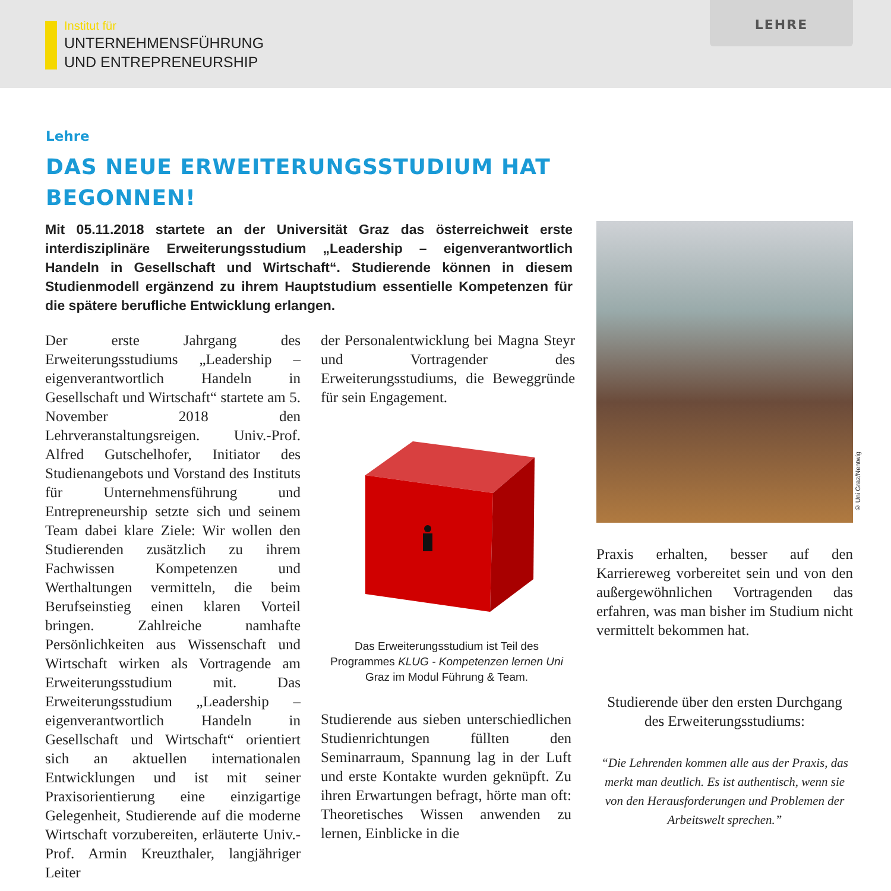Institut für
UNTERNEHMENSFÜHRUNG
UND ENTREPRENEURSHIP
LEHRE
Lehre
DAS NEUE ERWEITERUNGSSTUDIUM HAT BEGONNEN!
Mit 05.11.2018 startete an der Universität Graz das österreichweit erste interdisziplinäre Erweiterungsstudium „Leadership – eigenverantwortlich Handeln in Gesellschaft und Wirtschaft“. Studierende können in diesem Studienmodell ergänzend zu ihrem Hauptstudium essentielle Kompetenzen für die spätere berufliche Entwicklung erlangen.
Der erste Jahrgang des Erweiterungsstudiums „Leadership – eigenverantwortlich Handeln in Gesellschaft und Wirtschaft“ startete am 5. November 2018 den Lehrveranstaltungsreigen. Univ.-Prof. Alfred Gutschelhofer, Initiator des Studienangebots und Vorstand des Instituts für Unternehmensführung und Entrepreneurship setzte sich und seinem Team dabei klare Ziele: Wir wollen den Studierenden zusätzlich zu ihrem Fachwissen Kompetenzen und Werthaltungen vermitteln, die beim Berufseinstieg einen klaren Vorteil bringen. Zahlreiche namhafte Persönlichkeiten aus Wissenschaft und Wirtschaft wirken als Vortragende am Erweiterungsstudium mit. Das Erweiterungsstudium „Leadership – eigenverantwortlich Handeln in Gesellschaft und Wirtschaft“ orientiert sich an aktuellen internationalen Entwicklungen und ist mit seiner Praxisorientierung eine einzigartige Gelegenheit, Studierende auf die moderne Wirtschaft vorzubereiten, erläuterte Univ.-Prof. Armin Kreuzthaler, langjähriger Leiter
der Personalentwicklung bei Magna Steyr und Vortragender des Erweiterungsstudiums, die Beweggründe für sein Engagement.
Das Erweiterungsstudium ist Teil des Programmes KLUG - Kompetenzen lernen Uni Graz im Modul Führung & Team.
Studierende aus sieben unterschiedlichen Studienrichtungen füllten den Seminarraum, Spannung lag in der Luft und erste Kontakte wurden geknüpft. Zu ihren Erwartungen befragt, hörte man oft: Theoretisches Wissen anwenden zu lernen, Einblicke in die
© Uni Graz/Nentwig
Praxis erhalten, besser auf den Karriereweg vorbereitet sein und von den außergewöhnlichen Vortragenden das erfahren, was man bisher im Studium nicht vermittelt bekommen hat.
Studierende über den ersten Durchgang des Erweiterungsstudiums:
“Die Lehrenden kommen alle aus der Praxis, das merkt man deutlich. Es ist authentisch, wenn sie von den Herausforderungen und Problemen der Arbeitswelt sprechen.”